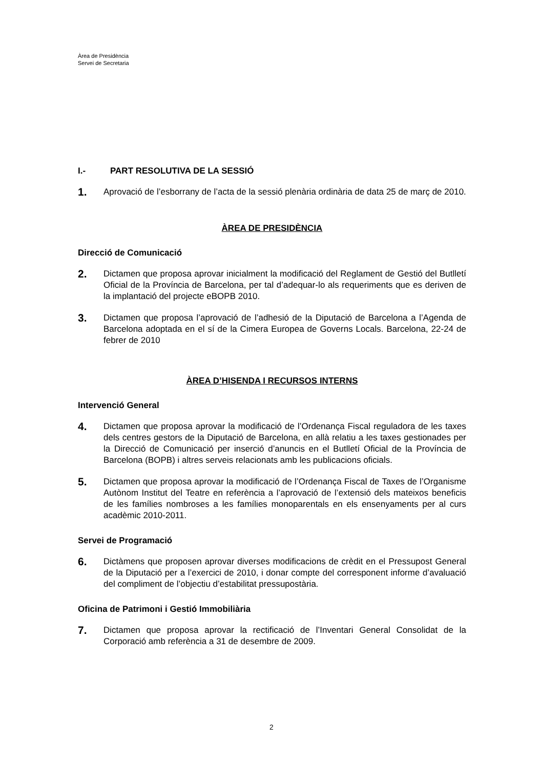Àrea de Presidència
Servei de Secretaria
I.- PART RESOLUTIVA DE LA SESSIÓ
1.
Aprovació de l’esborrany de l’acta de la sessió plenària ordinària de data 25 de març de 2010.
ÀREA DE PRESIDÈNCIA
Direcció de Comunicació
2.
Dictamen que proposa aprovar inicialment la modificació del Reglament de Gestió del Butlletí Oficial de la Província de Barcelona, per tal d’adequar-lo als requeriments que es deriven de la implantació del projecte eBOPB 2010.
3.
Dictamen que proposa l’aprovació de l’adhesió de la Diputació de Barcelona a l’Agenda de Barcelona adoptada en el sí de la Cimera Europea de Governs Locals. Barcelona, 22-24 de febrer de 2010
ÀREA D’HISENDA I RECURSOS INTERNS
Intervenció General
4.
Dictamen que proposa aprovar la modificació de l’Ordenança Fiscal reguladora de les taxes dels centres gestors de la Diputació de Barcelona, en allà relatiu a les taxes gestionades per la Direcció de Comunicació per inserció d’anuncis en el Butlletí Oficial de la Província de Barcelona (BOPB) i altres serveis relacionats amb les publicacions oficials.
5.
Dictamen que proposa aprovar la modificació de l’Ordenança Fiscal de Taxes de l’Organisme Autònom Institut del Teatre en referència a l’aprovació de l’extensió dels mateixos beneficis de les famílies nombroses a les famílies monoparentals en els ensenyaments per al curs acadèmic 2010-2011.
Servei de Programació
6.
Dictàmens que proposen aprovar diverses modificacions de crèdit en el Pressupost General de la Diputació per a l’exercici de 2010, i donar compte del corresponent informe d’avaluació del compliment de l’objectiu d’estabilitat pressupostària.
Oficina de Patrimoni i Gestió Immobiliària
7.
Dictamen que proposa aprovar la rectificació de l’Inventari General Consolidat de la Corporació amb referència a 31 de desembre de 2009.
2